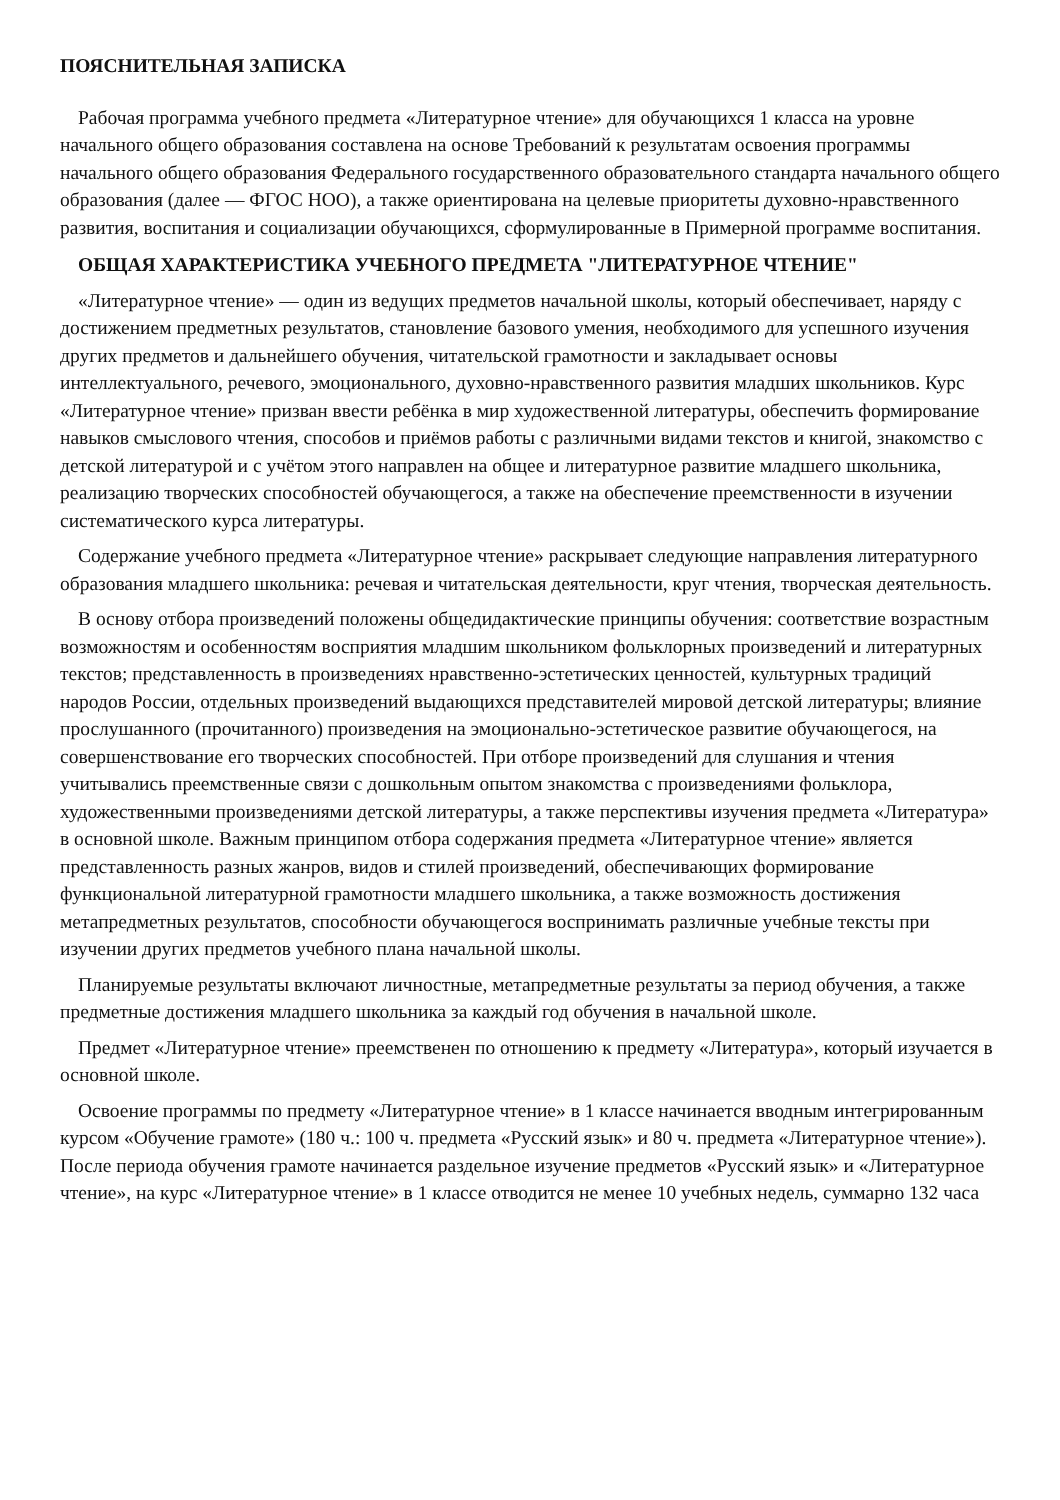ПОЯСНИТЕЛЬНАЯ ЗАПИСКА
Рабочая программа учебного предмета «Литературное чтение» для обучающихся 1 класса на уровне начального общего образования составлена на основе Требований к результатам освоения программы начального общего образования Федерального государственного образовательного стандарта начального общего образования (далее — ФГОС НОО), а также ориентирована на целевые приоритеты духовно-нравственного развития, воспитания и социализации обучающихся, сформулированные в Примерной программе воспитания.
ОБЩАЯ ХАРАКТЕРИСТИКА УЧЕБНОГО ПРЕДМЕТА "ЛИТЕРАТУРНОЕ ЧТЕНИЕ"
«Литературное чтение» — один из ведущих предметов начальной школы, который обеспечивает, наряду с достижением предметных результатов, становление базового умения, необходимого для успешного изучения других предметов и дальнейшего обучения, читательской грамотности и закладывает основы интеллектуального, речевого, эмоционального, духовно-нравственного развития младших школьников. Курс «Литературное чтение» призван ввести ребёнка в мир художественной литературы, обеспечить формирование навыков смыслового чтения, способов и приёмов работы с различными видами текстов и книгой, знакомство с детской литературой и с учётом этого направлен на общее и литературное развитие младшего школьника, реализацию творческих способностей обучающегося, а также на обеспечение преемственности в изучении систематического курса литературы.
Содержание учебного предмета «Литературное чтение» раскрывает следующие направления литературного образования младшего школьника: речевая и читательская деятельности, круг чтения, творческая деятельность.
В основу отбора произведений положены общедидактические принципы обучения: соответствие возрастным возможностям и особенностям восприятия младшим школьником фольклорных произведений и литературных текстов; представленность в произведениях нравственно-эстетических ценностей, культурных традиций народов России, отдельных произведений выдающихся представителей мировой детской литературы; влияние прослушанного (прочитанного) произведения на эмоционально-эстетическое развитие обучающегося, на совершенствование его творческих способностей. При отборе произведений для слушания и чтения учитывались преемственные связи с дошкольным опытом знакомства с произведениями фольклора, художественными произведениями детской литературы, а также перспективы изучения предмета «Литература» в основной школе. Важным принципом отбора содержания предмета «Литературное чтение» является представленность разных жанров, видов и стилей произведений, обеспечивающих формирование функциональной литературной грамотности младшего школьника, а также возможность достижения метапредметных результатов, способности обучающегося воспринимать различные учебные тексты при изучении других предметов учебного плана начальной школы.
Планируемые результаты включают личностные, метапредметные результаты за период обучения, а также предметные достижения младшего школьника за каждый год обучения в начальной школе.
Предмет «Литературное чтение» преемственен по отношению к предмету «Литература», который изучается в основной школе.
Освоение программы по предмету «Литературное чтение» в 1 классе начинается вводным интегрированным курсом «Обучение грамоте» (180 ч.: 100 ч. предмета «Русский язык» и 80 ч. предмета «Литературное чтение»). После периода обучения грамоте начинается раздельное изучение предметов «Русский язык» и «Литературное чтение», на курс «Литературное чтение» в 1 классе отводится не менее 10 учебных недель, суммарно 132 часа